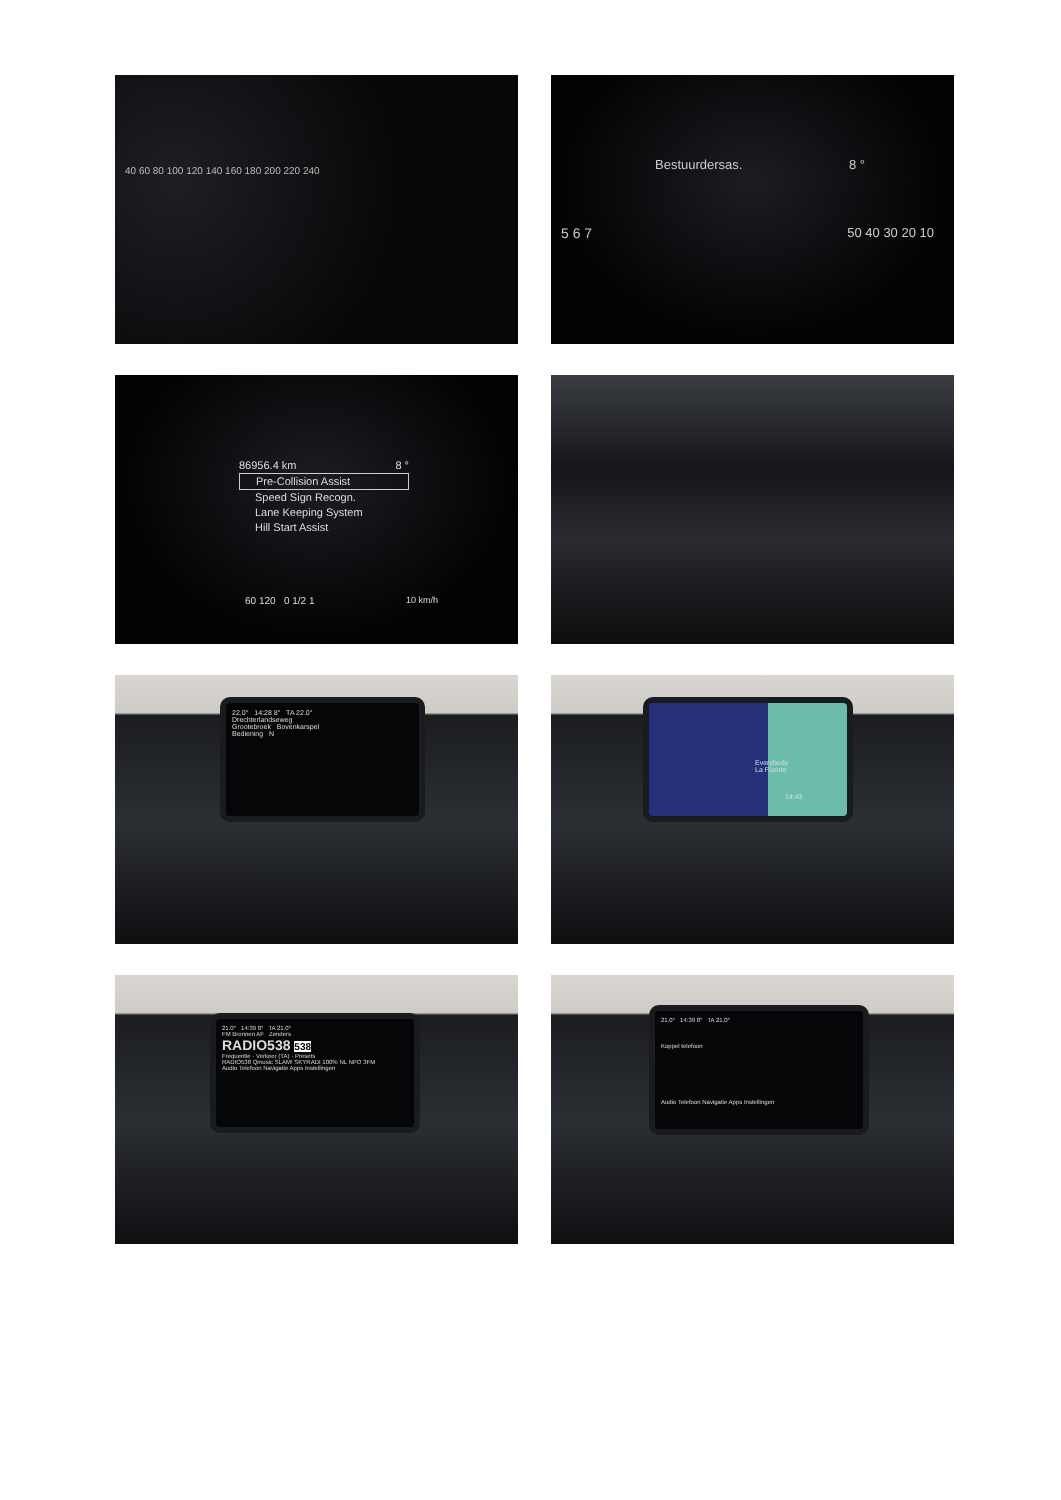40 60 80 100 120 140 160 180 200 220 240
Bestuurdersas. 8 °
5 6 7 50 40 30 20 10
86956.4 km 8 °
Pre-Collision Assist
Speed Sign Recogn.
Lane Keeping System
Hill Start Assist
60 120 0 1/2 1 10 km/h
22.0° 14:28 8° TA 22.0°
Drechterlandseweg
Grootebroek Bovenkarspel
Bediening N
Everybody
La Fuente
14:43
21.0° 14:39 8° TA 21.0°
FM Bronnen AF Zenders
RADIO538 538
Frequentie · Verkeer (TA) · Presets
RADIO538 Qmusic SLAM! SKYRADI 100% NL NPO 3FM
Audio Telefoon Navigatie Apps Instellingen
21.0° 14:39 8° TA 21.0°
Koppel telefoon
Audio Telefoon Navigatie Apps Instellingen